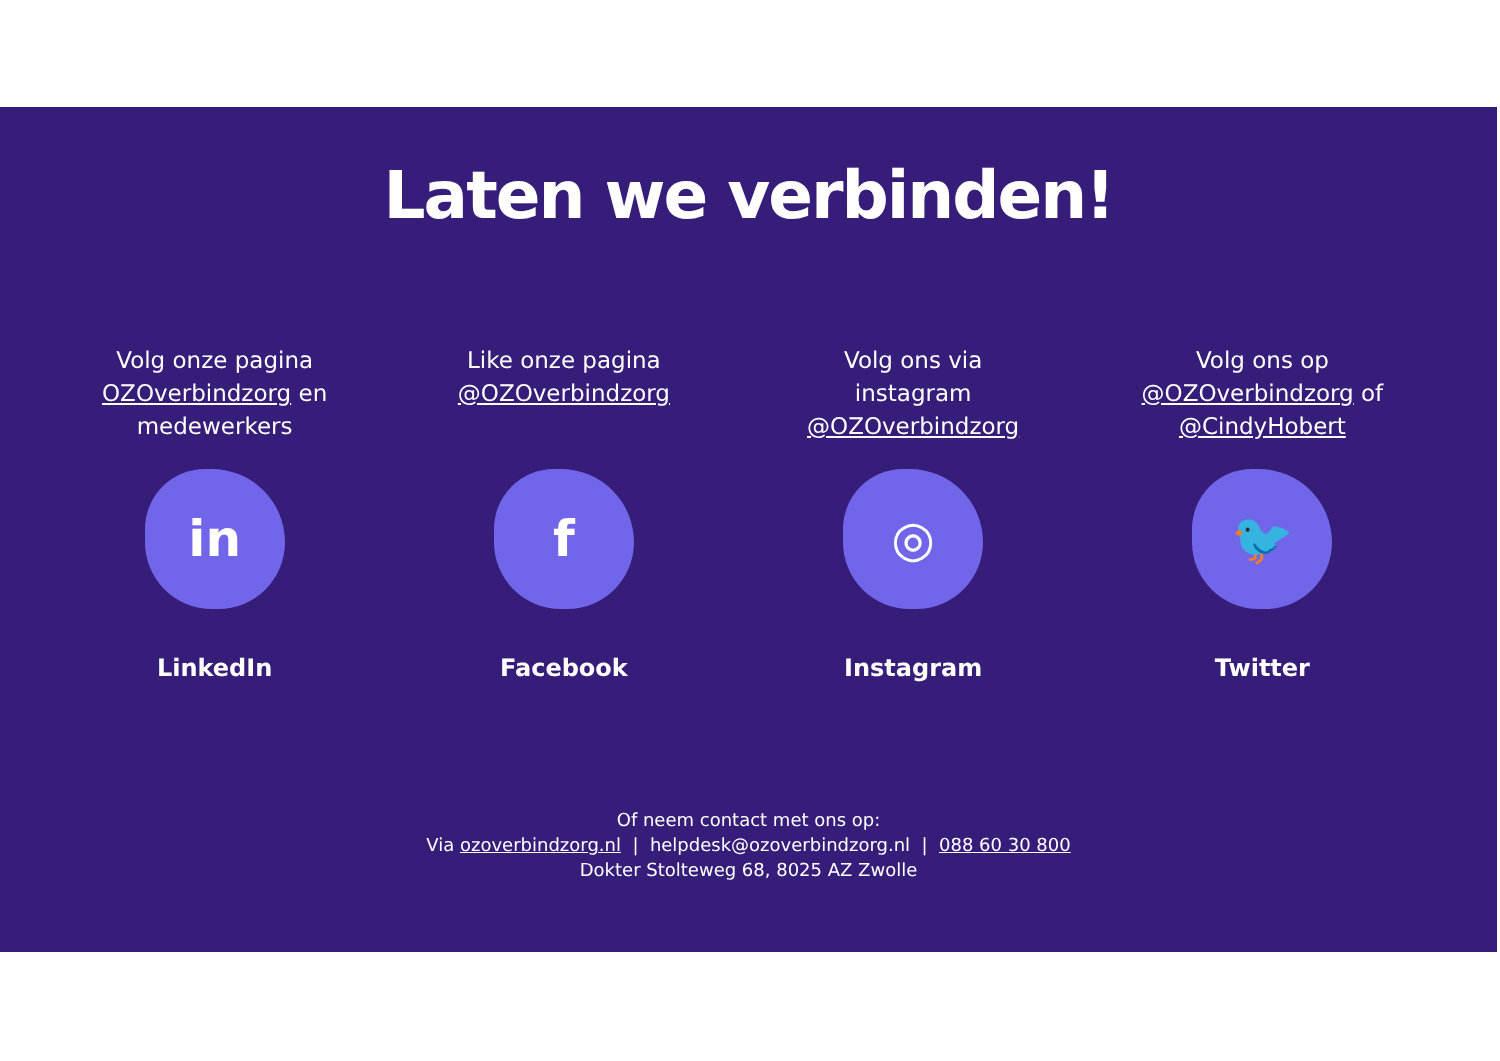Laten we verbinden!
Volg onze pagina
OZOverbindzorg en
medewerkers
in
LinkedIn
Like onze pagina
@OZOverbindzorg
f
Facebook
Volg ons via
instagram
@OZOverbindzorg
◎
Instagram
Volg ons op
@OZOverbindzorg of
@CindyHobert
🐦
Twitter
Of neem contact met ons op:
Via ozoverbindzorg.nl | helpdesk@ozoverbindzorg.nl | 088 60 30 800
Dokter Stolteweg 68, 8025 AZ Zwolle